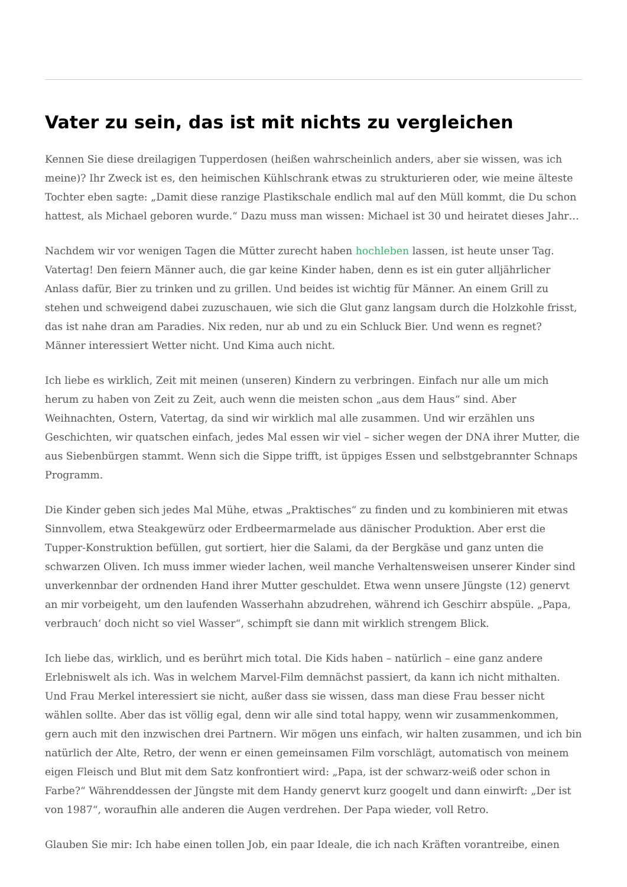Vater zu sein, das ist mit nichts zu vergleichen
Kennen Sie diese dreilagigen Tupperdosen (heißen wahrscheinlich anders, aber sie wissen, was ich meine)? Ihr Zweck ist es, den heimischen Kühlschrank etwas zu strukturieren oder, wie meine älteste Tochter eben sagte: „Damit diese ranzige Plastikschale endlich mal auf den Müll kommt, die Du schon hattest, als Michael geboren wurde.“ Dazu muss man wissen: Michael ist 30 und heiratet dieses Jahr…
Nachdem wir vor wenigen Tagen die Mütter zurecht haben hochleben lassen, ist heute unser Tag. Vatertag! Den feiern Männer auch, die gar keine Kinder haben, denn es ist ein guter alljährlicher Anlass dafür, Bier zu trinken und zu grillen. Und beides ist wichtig für Männer. An einem Grill zu stehen und schweigend dabei zuzuschauen, wie sich die Glut ganz langsam durch die Holzkohle frisst, das ist nahe dran am Paradies. Nix reden, nur ab und zu ein Schluck Bier. Und wenn es regnet? Männer interessiert Wetter nicht. Und Kima auch nicht.
Ich liebe es wirklich, Zeit mit meinen (unseren) Kindern zu verbringen. Einfach nur alle um mich herum zu haben von Zeit zu Zeit, auch wenn die meisten schon „aus dem Haus“ sind. Aber Weihnachten, Ostern, Vatertag, da sind wir wirklich mal alle zusammen. Und wir erzählen uns Geschichten, wir quatschen einfach, jedes Mal essen wir viel – sicher wegen der DNA ihrer Mutter, die aus Siebenbürgen stammt. Wenn sich die Sippe trifft, ist üppiges Essen und selbstgebrannter Schnaps Programm.
Die Kinder geben sich jedes Mal Mühe, etwas „Praktisches“ zu finden und zu kombinieren mit etwas Sinnvollem, etwa Steakgewürz oder Erdbeermarmelade aus dänischer Produktion. Aber erst die Tupper-Konstruktion befüllen, gut sortiert, hier die Salami, da der Bergkäse und ganz unten die schwarzen Oliven. Ich muss immer wieder lachen, weil manche Verhaltensweisen unserer Kinder sind unverkennbar der ordnenden Hand ihrer Mutter geschuldet. Etwa wenn unsere Jüngste (12) genervt an mir vorbeigeht, um den laufenden Wasserhahn abzudrehen, während ich Geschirr abspüle. „Papa, verbrauch‘ doch nicht so viel Wasser“, schimpft sie dann mit wirklich strengem Blick.
Ich liebe das, wirklich, und es berührt mich total. Die Kids haben – natürlich – eine ganz andere Erlebniswelt als ich. Was in welchem Marvel-Film demnächst passiert, da kann ich nicht mithalten. Und Frau Merkel interessiert sie nicht, außer dass sie wissen, dass man diese Frau besser nicht wählen sollte. Aber das ist völlig egal, denn wir alle sind total happy, wenn wir zusammenkommen, gern auch mit den inzwischen drei Partnern. Wir mögen uns einfach, wir halten zusammen, und ich bin natürlich der Alte, Retro, der wenn er einen gemeinsamen Film vorschlägt, automatisch von meinem eigen Fleisch und Blut mit dem Satz konfrontiert wird: „Papa, ist der schwarz-weiß oder schon in Farbe?“ Währenddessen der Jüngste mit dem Handy genervt kurz googelt und dann einwirft: „Der ist von 1987“, woraufhin alle anderen die Augen verdrehen. Der Papa wieder, voll Retro.
Glauben Sie mir: Ich habe einen tollen Job, ein paar Ideale, die ich nach Kräften vorantreibe, einen